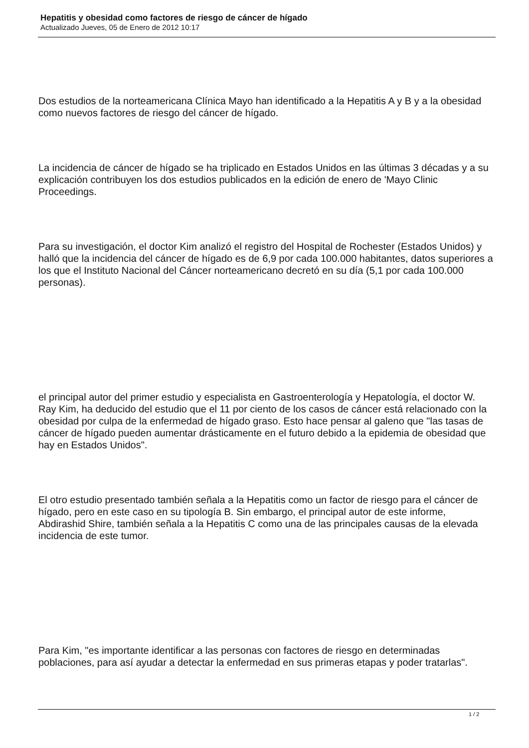Hepatitis y obesidad como factores de riesgo de cáncer de hígado
Actualizado Jueves, 05 de Enero de 2012 10:17
Dos estudios de la norteamericana Clínica Mayo han identificado a la Hepatitis A y B y a la obesidad como nuevos factores de riesgo del cáncer de hígado.
La incidencia de cáncer de hígado se ha triplicado en Estados Unidos en las últimas 3 décadas y a su explicación contribuyen los dos estudios publicados en la edición de enero de 'Mayo Clinic Proceedings.
Para su investigación, el doctor Kim analizó el registro del Hospital de Rochester (Estados Unidos) y halló que la incidencia del cáncer de hígado es de 6,9 por cada 100.000 habitantes, datos superiores a los que el Instituto Nacional del Cáncer norteamericano decretó en su día (5,1 por cada 100.000 personas).
el principal autor del primer estudio y especialista en Gastroenterología y Hepatología, el doctor W. Ray Kim, ha deducido del estudio que el 11 por ciento de los casos de cáncer está relacionado con la obesidad por culpa de la enfermedad de hígado graso. Esto hace pensar al galeno que "las tasas de cáncer de hígado pueden aumentar drásticamente en el futuro debido a la epidemia de obesidad que hay en Estados Unidos".
El otro estudio presentado también señala a la Hepatitis como un factor de riesgo para el cáncer de hígado, pero en este caso en su tipología B. Sin embargo, el principal autor de este informe, Abdirashid Shire, también señala a la Hepatitis C como una de las principales causas de la elevada incidencia de este tumor.
Para Kim, "es importante identificar a las personas con factores de riesgo en determinadas poblaciones, para así ayudar a detectar la enfermedad en sus primeras etapas y poder tratarlas".
1 / 2